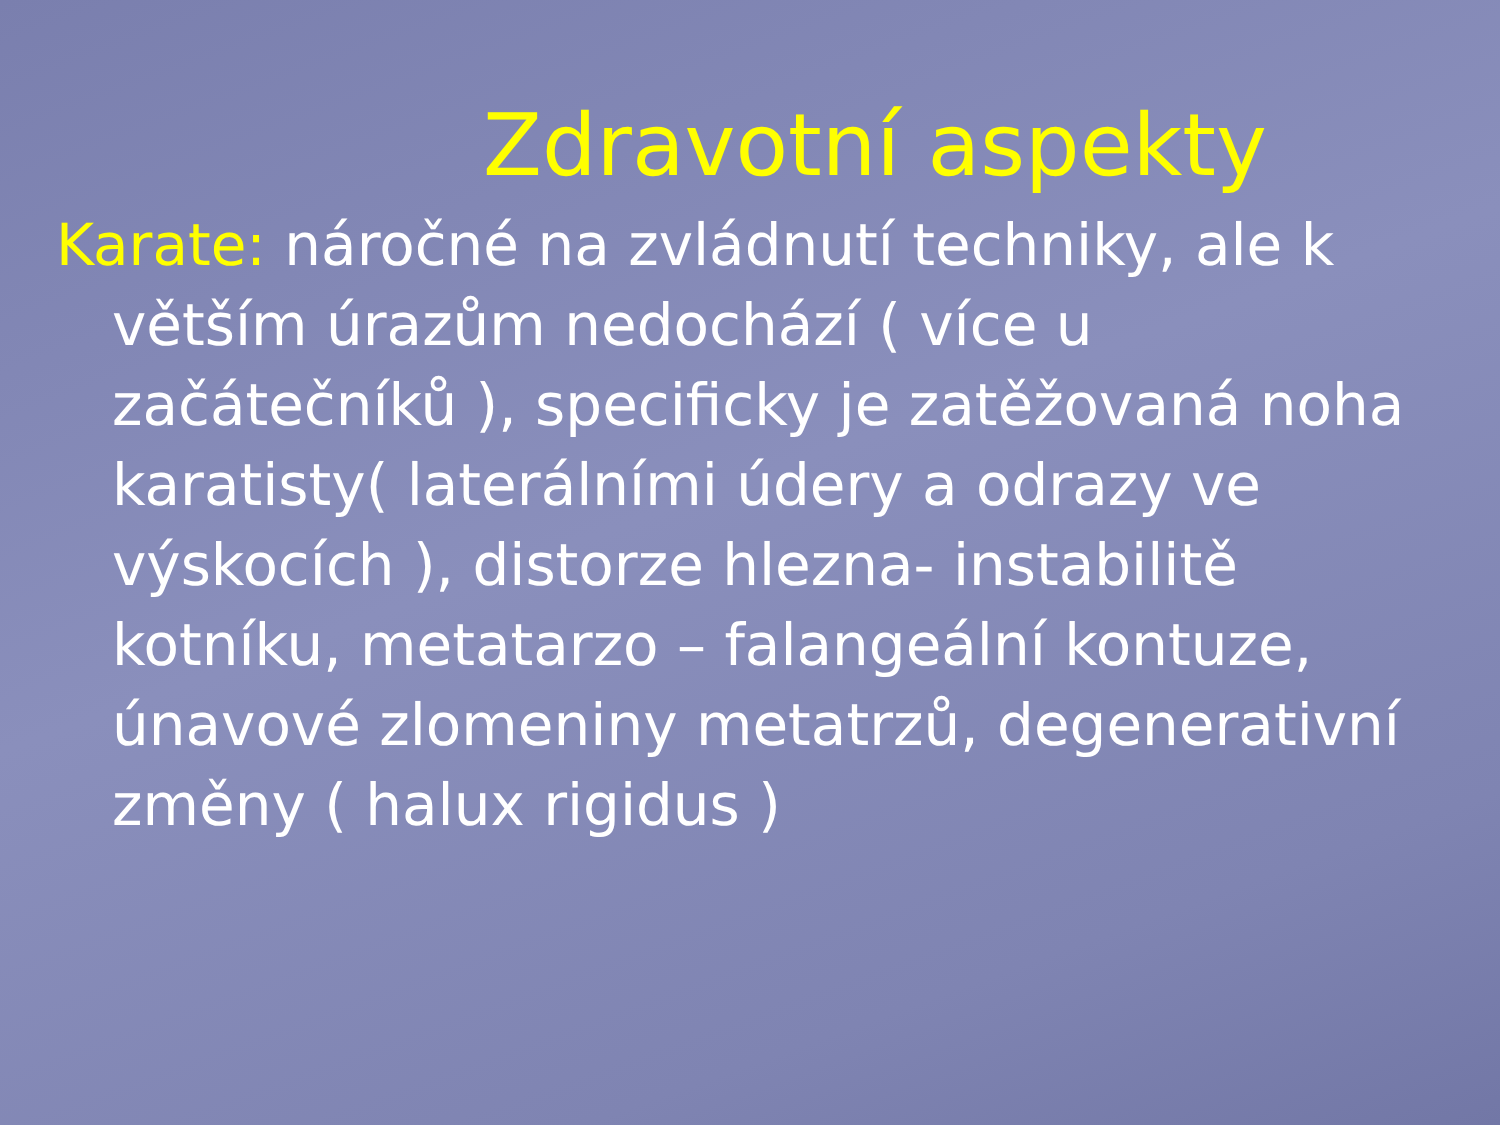Zdravotní aspekty
Karate: náročné na zvládnutí techniky, ale k větším úrazům nedochází ( více u začátečníků ), specificky je zatěžovaná noha karatisty( laterálními údery a odrazy ve výskocích ), distorze hlezna- instabilitě kotníku, metatarzo – falangeální kontuze, únavové zlomeniny metatrzů, degenerativní změny ( halux rigidus )